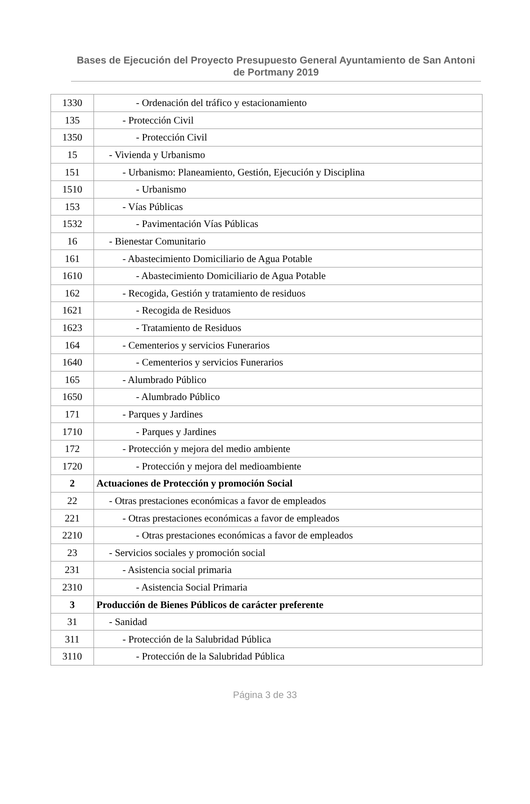Bases de Ejecución del Proyecto Presupuesto General Ayuntamiento de San Antoni de Portmany 2019
| 1330 | - Ordenación del tráfico y estacionamiento |
| 135 | - Protección Civil |
| 1350 | - Protección Civil |
| 15 | - Vivienda y Urbanismo |
| 151 | - Urbanismo: Planeamiento, Gestión, Ejecución y Disciplina |
| 1510 | - Urbanismo |
| 153 | - Vías Públicas |
| 1532 | - Pavimentación Vías Públicas |
| 16 | - Bienestar Comunitario |
| 161 | - Abastecimiento Domiciliario de Agua Potable |
| 1610 | - Abastecimiento Domiciliario de Agua Potable |
| 162 | - Recogida, Gestión y tratamiento de residuos |
| 1621 | - Recogida de Residuos |
| 1623 | - Tratamiento de Residuos |
| 164 | - Cementerios y servicios Funerarios |
| 1640 | - Cementerios y servicios Funerarios |
| 165 | - Alumbrado Público |
| 1650 | - Alumbrado Público |
| 171 | - Parques y Jardines |
| 1710 | - Parques y Jardines |
| 172 | - Protección y mejora del medio ambiente |
| 1720 | - Protección y mejora del medioambiente |
| 2 | Actuaciones de Protección y promoción Social |
| 22 | - Otras prestaciones económicas a favor de empleados |
| 221 | - Otras prestaciones económicas a favor de empleados |
| 2210 | - Otras prestaciones económicas a favor de empleados |
| 23 | - Servicios sociales y promoción social |
| 231 | - Asistencia social primaria |
| 2310 | - Asistencia Social Primaria |
| 3 | Producción de Bienes Públicos de carácter preferente |
| 31 | - Sanidad |
| 311 | - Protección de la Salubridad Pública |
| 3110 | - Protección de la Salubridad Pública |
Página 3 de 33